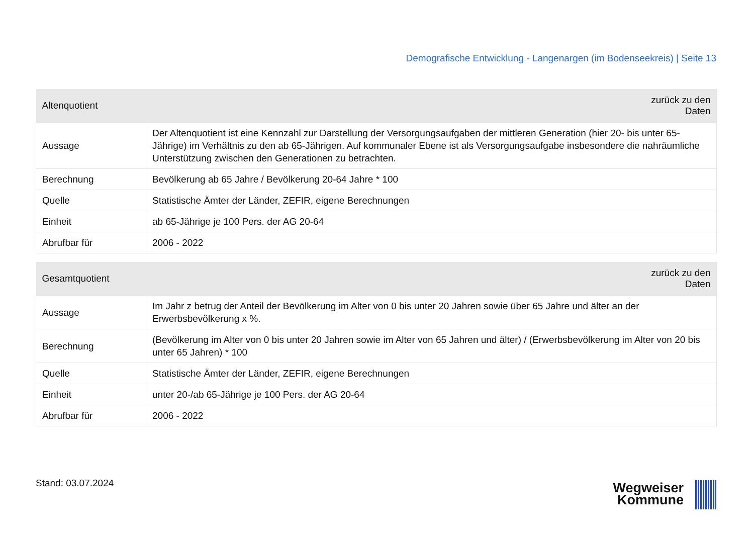Demografische Entwicklung - Langenargen (im Bodenseekreis) | Seite 13
| Altenquotient | zurück zu den Daten |
| --- | --- |
| Aussage | Der Altenquotient ist eine Kennzahl zur Darstellung der Versorgungsaufgaben der mittleren Generation (hier 20- bis unter 65-Jährige) im Verhältnis zu den ab 65-Jährigen. Auf kommunaler Ebene ist als Versorgungsaufgabe insbesondere die nahräumliche Unterstützung zwischen den Generationen zu betrachten. |
| Berechnung | Bevölkerung ab 65 Jahre / Bevölkerung 20-64 Jahre * 100 |
| Quelle | Statistische Ämter der Länder, ZEFIR, eigene Berechnungen |
| Einheit | ab 65-Jährige je 100 Pers. der AG 20-64 |
| Abrufbar für | 2006 - 2022 |
| Gesamtquotient | zurück zu den Daten |
| --- | --- |
| Aussage | Im Jahr z betrug der Anteil der Bevölkerung im Alter von 0 bis unter 20 Jahren sowie über 65 Jahre und älter an der Erwerbsbevölkerung x %. |
| Berechnung | (Bevölkerung im Alter von 0 bis unter 20 Jahren sowie im Alter von 65 Jahren und älter) / (Erwerbsbevölkerung im Alter von 20 bis unter 65 Jahren) * 100 |
| Quelle | Statistische Ämter der Länder, ZEFIR, eigene Berechnungen |
| Einheit | unter 20-/ab 65-Jährige je 100 Pers. der AG 20-64 |
| Abrufbar für | 2006 - 2022 |
Stand: 03.07.2024
Wegweiser
Kommune